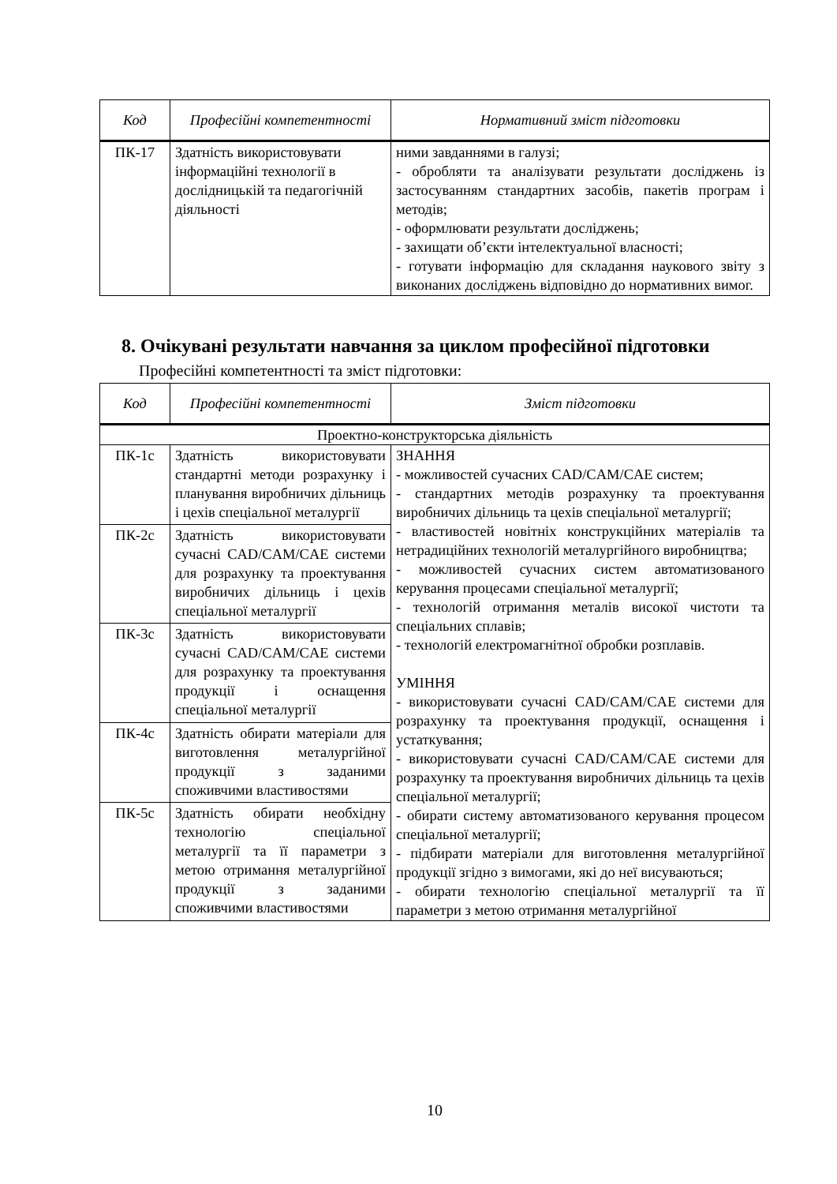| Код | Професійні компетентності | Нормативний зміст підготовки |
| --- | --- | --- |
| ПК-17 | Здатність використовувати інформаційні технології в дослідницькій та педагогічній діяльності | ними завданнями в галузі; - обробляти та аналізувати результати досліджень із застосуванням стандартних засобів, пакетів програм і методів; - оформлювати результати досліджень; - захищати об’єкти інтелектуальної власності; - готувати інформацію для складання наукового звіту з виконаних досліджень відповідно до нормативних вимог. |
8. Очікувані результати навчання за циклом професійної підготовки
Професійні компетентності та зміст підготовки:
| Код | Професійні компетентності | Зміст підготовки |
| --- | --- | --- |
| Проектно-конструкторська діяльність | | |
| ПК-1с | Здатність використовувати стандартні методи розрахунку і планування виробничих дільниць і цехів спеціальної металургії | ЗНАННЯ - можливостей сучасних CAD/CAM/CAE систем; - стандартних методів розрахунку та проектування виробничих дільниць та цехів спеціальної металургії; - властивостей новітніх конструкційних матеріалів та нетрадиційних технологій металургійного виробництва; - можливостей сучасних систем автоматизованого керування процесами спеціальної металургії; - технологій отримання металів високої чистоти та спеціальних сплавів; - технологій електромагнітної обробки розплавів. УМІННЯ - використовувати сучасні CAD/CAM/CAE системи для розрахунку та проектування продукції, оснащення і устаткування; - використовувати сучасні CAD/CAM/CAE системи для розрахунку та проектування виробничих дільниць та цехів спеціальної металургії; - обирати систему автоматизованого керування процесом спеціальної металургії; - підбирати матеріали для виготовлення металургійної продукції згідно з вимогами, які до неї висуваються; - обирати технологію спеціальної металургії та її параметри з метою отримання металургійної |
| ПК-2с | Здатність використовувати сучасні CAD/CAM/CAE системи для розрахунку та проектування виробничих дільниць і цехів спеціальної металургії | |
| ПК-3с | Здатність використовувати сучасні CAD/CAM/CAE системи для розрахунку та проектування продукції і оснащення спеціальної металургії | |
| ПК-4с | Здатність обирати матеріали для виготовлення металургійної продукції з заданими споживчими властивостями | |
| ПК-5с | Здатність обирати необхідну технологію спеціальної металургії та її параметри з метою отримання металургійної продукції з заданими споживчими властивостями | |
10